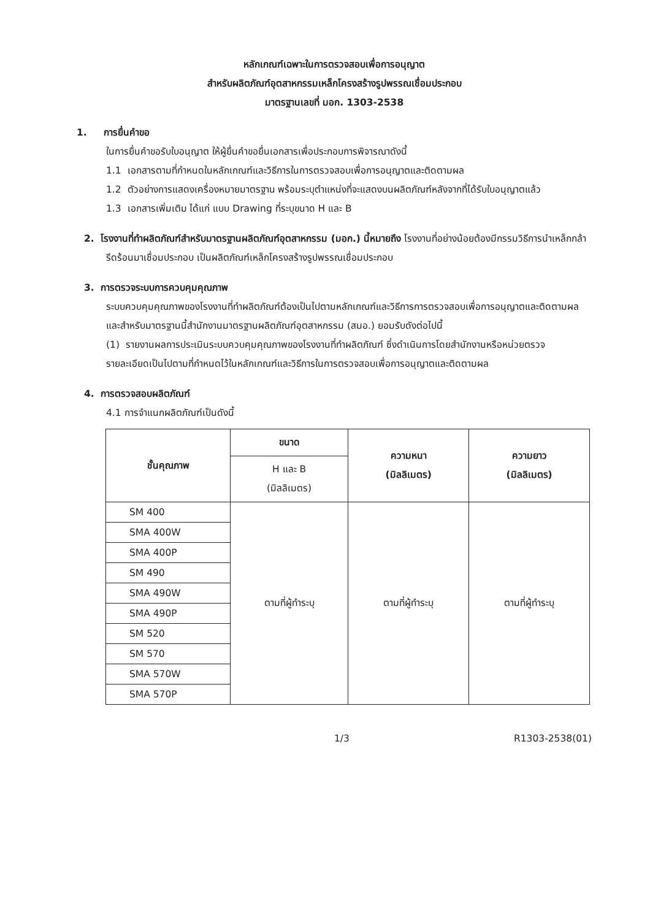หลักเกณฑ์เฉพาะในการตรวจสอบเพื่อการอนุญาต
สำหรับผลิตภัณฑ์อุตสาหกรรมเหล็กโครงสร้างรูปพรรณเชื่อมประกอบ
มาตรฐานเลขที่ มอก. 1303-2538
1. การยื่นคำขอ
ในการยื่นคำขอรับใบอนุญาต ให้ผู้ยื่นคำขอยื่นเอกสารเพื่อประกอบการพิจารณาดังนี้
1.1 เอกสารตามที่กำหนดในหลักเกณฑ์และวิธีการในการตรวจสอบเพื่อการอนุญาตและติดตามผล
1.2 ตัวอย่างการแสดงเครื่องหมายมาตรฐาน พร้อมระบุตำแหน่งที่จะแสดงบนผลิตภัณฑ์หลังจากที่ได้รับใบอนุญาตแล้ว
1.3 เอกสารเพิ่มเติม ได้แก่ แบบ Drawing ที่ระบุขนาด H และ B
2. โรงงานที่ทำผลิตภัณฑ์สำหรับมาตรฐานผลิตภัณฑ์อุตสาหกรรม (มอก.) นี้หมายถึง โรงงานที่อย่างน้อยต้องมีกรรมวิธีการนำเหล็กกล้ารีดร้อนมาเชื่อมประกอบ เป็นผลิตภัณฑ์เหล็กโครงสร้างรูปพรรณเชื่อมประกอบ
3. การตรวจระบบการควบคุมคุณภาพ
ระบบควบคุมคุณภาพของโรงงานที่ทำผลิตภัณฑ์ต้องเป็นไปตามหลักเกณฑ์และวิธีการการตรวจสอบเพื่อการอนุญาตและติดตามผล และสำหรับมาตรฐานนี้สำนักงานมาตรฐานผลิตภัณฑ์อุตสาหกรรม (สมอ.) ยอมรับดังต่อไปนี้
(1) รายงานผลการประเมินระบบควบคุมคุณภาพของโรงงานที่ทำผลิตภัณฑ์ ซึ่งดำเนินการโดยสำนักงานหรือหน่วยตรวจ
รายละเอียดเป็นไปตามที่กำหนดไว้ในหลักเกณฑ์และวิธีการในการตรวจสอบเพื่อการอนุญาตและติดตามผล
4. การตรวจสอบผลิตภัณฑ์
4.1 การจำแนกผลิตภัณฑ์เป็นดังนี้
| ชั้นคุณภาพ | ขนาด | ความหนา (มิลลิเมตร) | ความยาว (มิลลิเมตร) |
| --- | --- | --- | --- |
| | H และ B (มิลลิเมตร) | | |
| SM 400 | ตามที่ผู้ทำระบุ | ตามที่ผู้ทำระบุ | ตามที่ผู้ทำระบุ |
| SMA 400W | | | |
| SMA 400P | | | |
| SM 490 | | | |
| SMA 490W | | | |
| SMA 490P | | | |
| SM 520 | | | |
| SM 570 | | | |
| SMA 570W | | | |
| SMA 570P | | | |
1/3 R1303-2538(01)